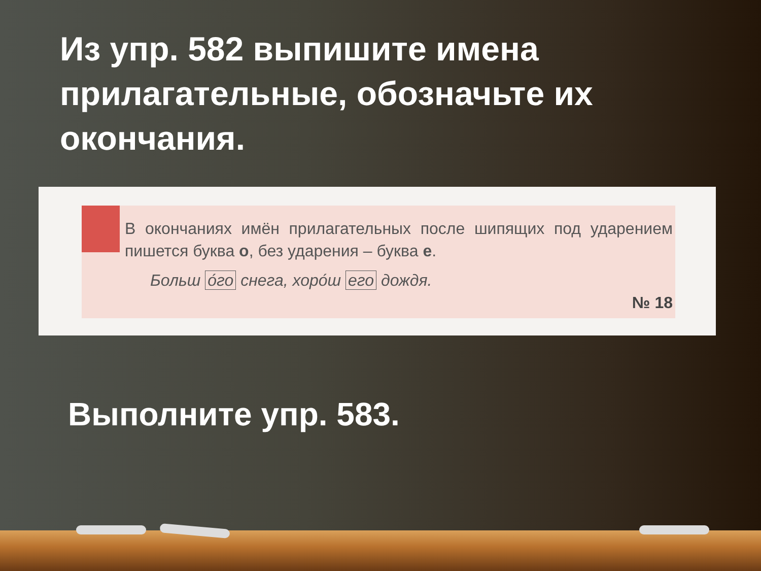Из упр. 582 выпишите имена прилагательные, обозначьте их окончания.
В окончаниях имён прилагательных после шипящих под ударением пишется буква о, без ударения – буква е.
Больш о́го снега, хоро́ш его дождя.
№ 18
Выполните упр. 583.